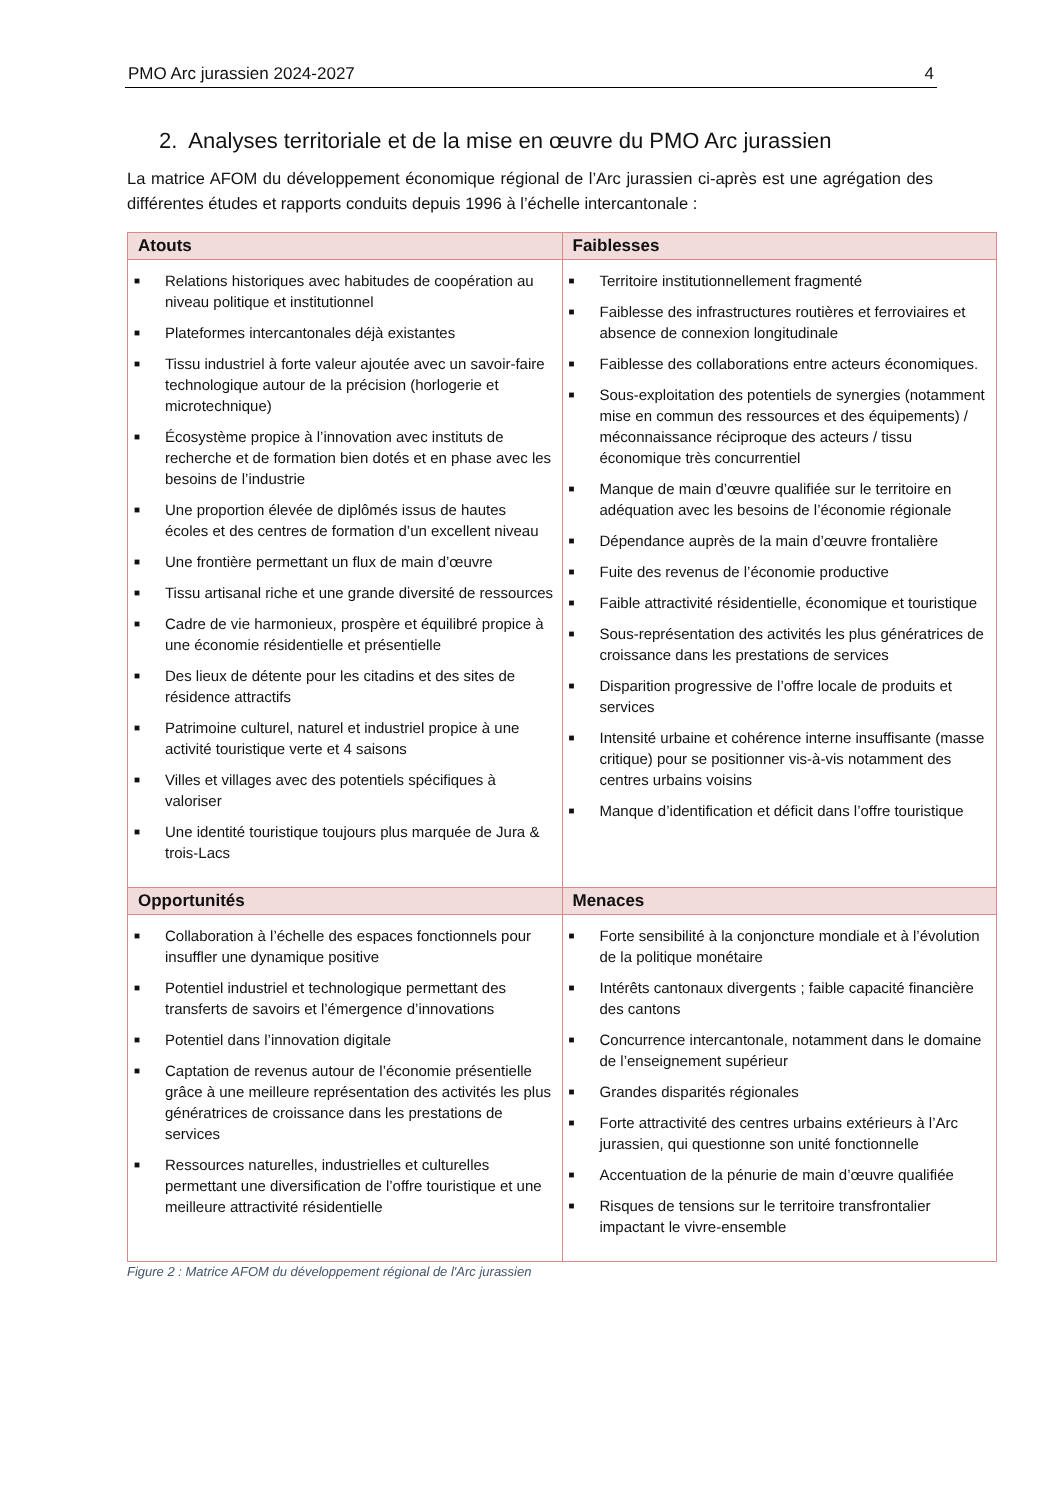PMO Arc jurassien 2024-2027 4
2. Analyses territoriale et de la mise en œuvre du PMO Arc jurassien
La matrice AFOM du développement économique régional de l’Arc jurassien ci-après est une agrégation des différentes études et rapports conduits depuis 1996 à l’échelle intercantonale :
| Atouts | Faiblesses |
| --- | --- |
| ■ Relations historiques avec habitudes de coopération au niveau politique et institutionnel ■ Plateformes intercantonales déjà existantes ■ Tissu industriel à forte valeur ajoutée avec un savoir-faire technologique autour de la précision (horlogerie et microtechnique) ■ Écosystème propice à l’innovation avec instituts de recherche et de formation bien dotés et en phase avec les besoins de l’industrie ■ Une proportion élevée de diplômés issus de hautes écoles et des centres de formation d’un excellent niveau ■ Une frontière permettant un flux de main d’œuvre ■ Tissu artisanal riche et une grande diversité de ressources ■ Cadre de vie harmonieux, prospère et équilibré propice à une économie résidentielle et présentielle ■ Des lieux de détente pour les citadins et des sites de résidence attractifs ■ Patrimoine culturel, naturel et industriel propice à une activité touristique verte et 4 saisons ■ Villes et villages avec des potentiels spécifiques à valoriser ■ Une identité touristique toujours plus marquée de Jura & trois-Lacs | ■ Territoire institutionnellement fragmenté ■ Faiblesse des infrastructures routières et ferroviaires et absence de connexion longitudinale ■ Faiblesse des collaborations entre acteurs économiques. ■ Sous-exploitation des potentiels de synergies (notamment mise en commun des ressources et des équipements) / méconnaissance réciproque des acteurs / tissu économique très concurrentiel ■ Manque de main d’œuvre qualifiée sur le territoire en adéquation avec les besoins de l’économie régionale ■ Dépendance auprès de la main d’œuvre frontalière ■ Fuite des revenus de l’économie productive ■ Faible attractivité résidentielle, économique et touristique ■ Sous-représentation des activités les plus génératrices de croissance dans les prestations de services ■ Disparition progressive de l’offre locale de produits et services ■ Intensité urbaine et cohérence interne insuffisante (masse critique) pour se positionner vis-à-vis notamment des centres urbains voisins ■ Manque d’identification et déficit dans l’offre touristique |
| Opportunités | Menaces |
| ■ Collaboration à l’échelle des espaces fonctionnels pour insuffler une dynamique positive ■ Potentiel industriel et technologique permettant des transferts de savoirs et l’émergence d’innovations ■ Potentiel dans l’innovation digitale ■ Captation de revenus autour de l’économie présentielle grâce à une meilleure représentation des activités les plus génératrices de croissance dans les prestations de services ■ Ressources naturelles, industrielles et culturelles permettant une diversification de l’offre touristique et une meilleure attractivité résidentielle | ■ Forte sensibilité à la conjoncture mondiale et à l’évolution de la politique monétaire ■ Intérêts cantonaux divergents ; faible capacité financière des cantons ■ Concurrence intercantonale, notamment dans le domaine de l’enseignement supérieur ■ Grandes disparités régionales ■ Forte attractivité des centres urbains extérieurs à l’Arc jurassien, qui questionne son unité fonctionnelle ■ Accentuation de la pénurie de main d’œuvre qualifiée ■ Risques de tensions sur le territoire transfrontalier impactant le vivre-ensemble |
Figure 2 : Matrice AFOM du développement régional de l'Arc jurassien